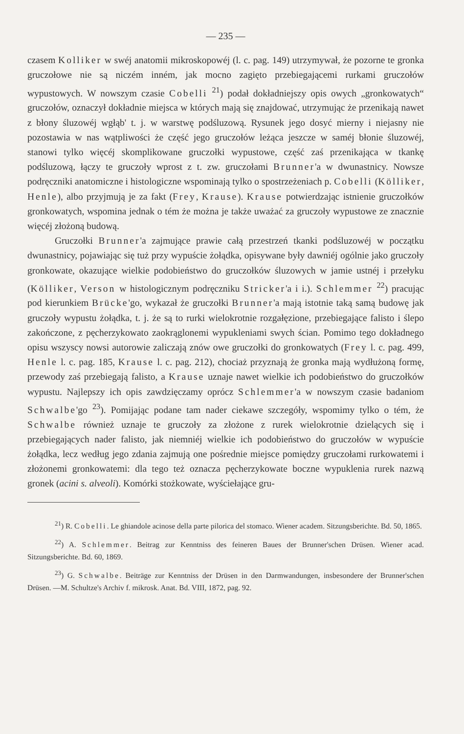— 235 —
czasem Kolliker w swéj anatomii mikroskopowéj (l. c. pag. 149) utrzymywał, że pozorne te gronka gruczołowe nie są niczém inném, jak mocno zagięto przebiegającemi rurkami gruczołów wypustowych. W nowszym czasie Cobelli <sup>21</sup>) podał dokładniejszy opis owych „gronkowatych“ gruczołów, oznaczył dokładnie miejsca w których mają się znajdować, utrzymując że przenikają nawet z błony śluzowéj wgłąb' t. j. w warstwę podśluzową. Rysunek jego dosyć mierny i niejasny nie pozostawia w nas wątpliwości że część jego gruczołów leżąca jeszcze w saméj błonie śluzowéj, stanowi tylko więcéj skomplikowane gruczołki wypustowe, część zaś przenikająca w tkankę podśluzową, łączy te gruczoły wprost z t. zw. gruczołami Brunner'a w dwunastnicy. Nowsze podręczniki anatomiczne i histologiczne wspominają tylko o spostrzeżeniach p. Cobelli (Kölliker, Henle), albo przyjmują je za fakt (Frey, Krause). Krause potwierdzając istnienie gruczołków gronkowatych, wspomina jednak o tém że można je także uważać za gruczoły wypustowe ze znacznie więcéj złożoną budową.
Gruczołki Brunner'a zajmujące prawie całą przestrzeń tkanki podśluzowéj w początku dwunastnicy, pojawiając się tuż przy wypuście żołądka, opisywane były dawniéj ogólnie jako gruczoły gronkowate, okazujące wielkie podobieństwo do gruczołków śluzowych w jamie ustnéj i przełyku (Kölliker, Verson w histologicznym podręczniku Stricker'a i i.). Schlemmer <sup>22</sup>) pracując pod kierunkiem Brücke'go, wykazał że gruczołki Brunner'a mają istotnie taką samą budowę jak gruczoły wypustu żołądka, t. j. że są to rurki wielokrotnie rozgałęzione, przebiegające falisto i ślepo zakończone, z pęcherzykowato zaokrąglonemi wypukleniami swych ścian. Pomimo tego dokładnego opisu wszyscy nowsi autorowie zaliczają znów owe gruczołki do gronkowatych (Frey l. c. pag. 499, Henle l. c. pag. 185, Krause l. c. pag. 212), chociaż przyznają że gronka mają wydłużoną formę, przewody zaś przebiegają falisto, a Krause uznaje nawet wielkie ich podobieństwo do gruczołków wypustu. Najlepszy ich opis zawdzięczamy oprócz Schlemmer'a w nowszym czasie badaniom Schwalbe'go <sup>23</sup>). Pomijając podane tam nader ciekawe szczegóły, wspomimy tylko o tém, że Schwalbe również uznaje te gruczoły za złożone z rurek wielokrotnie dzielących się i przebiegających nader falisto, jak niemniéj wielkie ich podobieństwo do gruczołów w wypuście żołądka, lecz według jego zdania zajmują one pośrednie miejsce pomiędzy gruczołami rurkowatemi i złożonemi gronkowatemi: dla tego też oznacza pęcherzykowate boczne wypuklenia rurek nazwą gronek (acini s. alveoli). Komórki stożkowate, wyściełające gru-
<sup>21</sup>) R. Cobelli. Le ghiandole acinose della parte pilorica del stomaco. Wiener academ. Sitzungsberichte. Bd. 50, 1865.
<sup>22</sup>) A. Schlemmer. Beitrag zur Kenntniss des feineren Baues der Brunner'schen Drüsen. Wiener acad. Sitzungsberichte. Bd. 60, 1869.
<sup>23</sup>) G. Schwalbe. Beiträge zur Kenntniss der Drüsen in den Darmwandungen, insbesondere der Brunner'schen Drüsen. —M. Schultze's Archiv f. mikrosk. Anat. Bd. VIII, 1872, pag. 92.